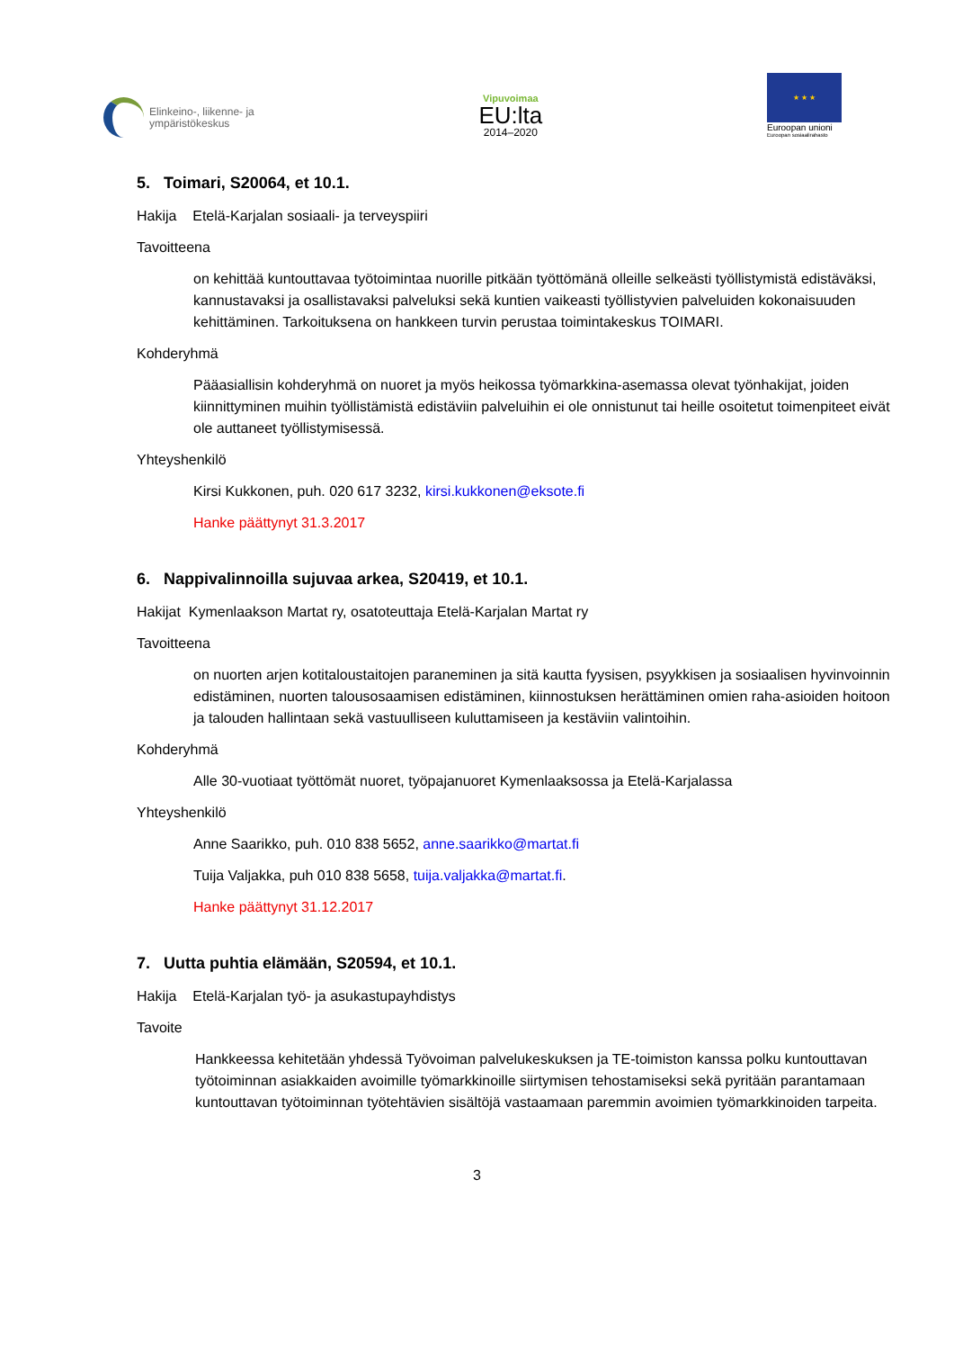Elinkeino-, liikenne- ja
ympäristökeskus
Vipuvoimaa
EU:lta
2014–2020
★ ★ ★
Euroopan unioni
Euroopan sosiaalirahasto
5. Toimari, S20064, et 10.1.
Hakija Etelä-Karjalan sosiaali- ja terveyspiiri
Tavoitteena
on kehittää kuntouttavaa työtoimintaa nuorille pitkään työttömänä olleille selkeästi työllisty­mistä edistäväksi, kannustavaksi ja osallistavaksi palveluksi sekä kuntien vaikeasti työllisty­vien palveluiden kokonaisuuden kehittäminen. Tarkoituksena on hankkeen turvin perustaa toimintakeskus TOIMARI.
Kohderyhmä
Pääasiallisin kohderyhmä on nuoret ja myös heikossa työmarkkina-asemassa olevat työnhakijat, joiden kiinnittyminen muihin työllistämistä edistäviin palveluihin ei ole onnistunut tai heille osoite­tut toimenpiteet eivät ole auttaneet työllistymisessä.
Yhteyshenkilö
Kirsi Kukkonen, puh. 020 617 3232, kirsi.kukkonen@eksote.fi
Hanke päättynyt 31.3.2017
6. Nappivalinnoilla sujuvaa arkea, S20419, et 10.1.
Hakijat Kymenlaakson Martat ry, osatoteuttaja Etelä-Karjalan Martat ry
Tavoitteena
on nuorten arjen kotitaloustaitojen paraneminen ja sitä kautta fyysisen, psyykkisen ja sosiaalisen hyvinvoinnin edistäminen, nuorten talousosaamisen edistäminen, kiinnostuksen herättäminen omien raha-asioiden hoitoon ja talouden hallintaan sekä vastuulliseen kuluttamiseen ja kestäviin valintoihin.
Kohderyhmä
Alle 30-vuotiaat työttömät nuoret, työpajanuoret Kymenlaaksossa ja Etelä-Karjalassa
Yhteyshenkilö
Anne Saarikko, puh. 010 838 5652, anne.saarikko@martat.fi
Tuija Valjakka, puh 010 838 5658, tuija.valjakka@martat.fi.
Hanke päättynyt 31.12.2017
7. Uutta puhtia elämään, S20594, et 10.1.
Hakija Etelä-Karjalan työ- ja asukastupayhdistys
Tavoite
Hankkeessa kehitetään yhdessä Työvoiman palvelukeskuksen ja TE-toimiston kanssa polku kuntouttavan työtoiminnan asiakkaiden avoimille työmarkkinoille siirtymisen tehostamiseksi sekä pyritään parantamaan kuntouttavan työtoiminnan työtehtävien sisältöjä vastaamaan paremmin avoimien työmarkkinoiden tarpeita.
3